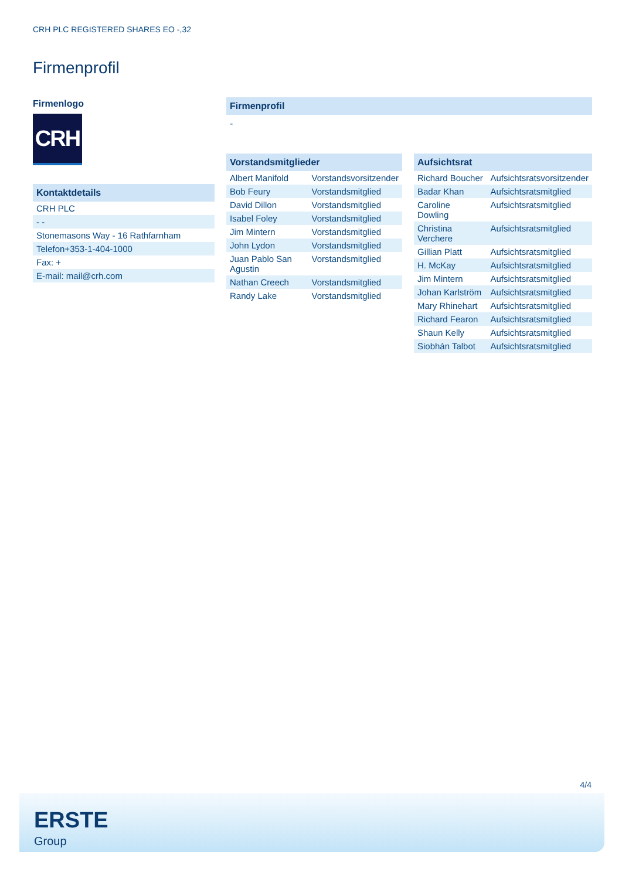CRH PLC REGISTERED SHARES EO -,32
Firmenprofil
Firmenlogo
CRH
Kontaktdetails
| CRH PLC |
| - - |
| Stonemasons Way - 16 Rathfarnham |
| Telefon+353-1-404-1000 |
| Fax: + |
| E-mail: mail@crh.com |
Firmenprofil
-
Vorstandsmitglieder
| Albert Manifold | Vorstandsvorsitzender |
| Bob Feury | Vorstandsmitglied |
| David Dillon | Vorstandsmitglied |
| Isabel Foley | Vorstandsmitglied |
| Jim Mintern | Vorstandsmitglied |
| John Lydon | Vorstandsmitglied |
| Juan Pablo San Agustin | Vorstandsmitglied |
| Nathan Creech | Vorstandsmitglied |
| Randy Lake | Vorstandsmitglied |
Aufsichtsrat
| Richard Boucher | Aufsichtsratsvorsitzender |
| Badar Khan | Aufsichtsratsmitglied |
| Caroline Dowling | Aufsichtsratsmitglied |
| Christina Verchere | Aufsichtsratsmitglied |
| Gillian Platt | Aufsichtsratsmitglied |
| H. McKay | Aufsichtsratsmitglied |
| Jim Mintern | Aufsichtsratsmitglied |
| Johan Karlström | Aufsichtsratsmitglied |
| Mary Rhinehart | Aufsichtsratsmitglied |
| Richard Fearon | Aufsichtsratsmitglied |
| Shaun Kelly | Aufsichtsratsmitglied |
| Siobhán Talbot | Aufsichtsratsmitglied |
4/4
ERSTE
Group